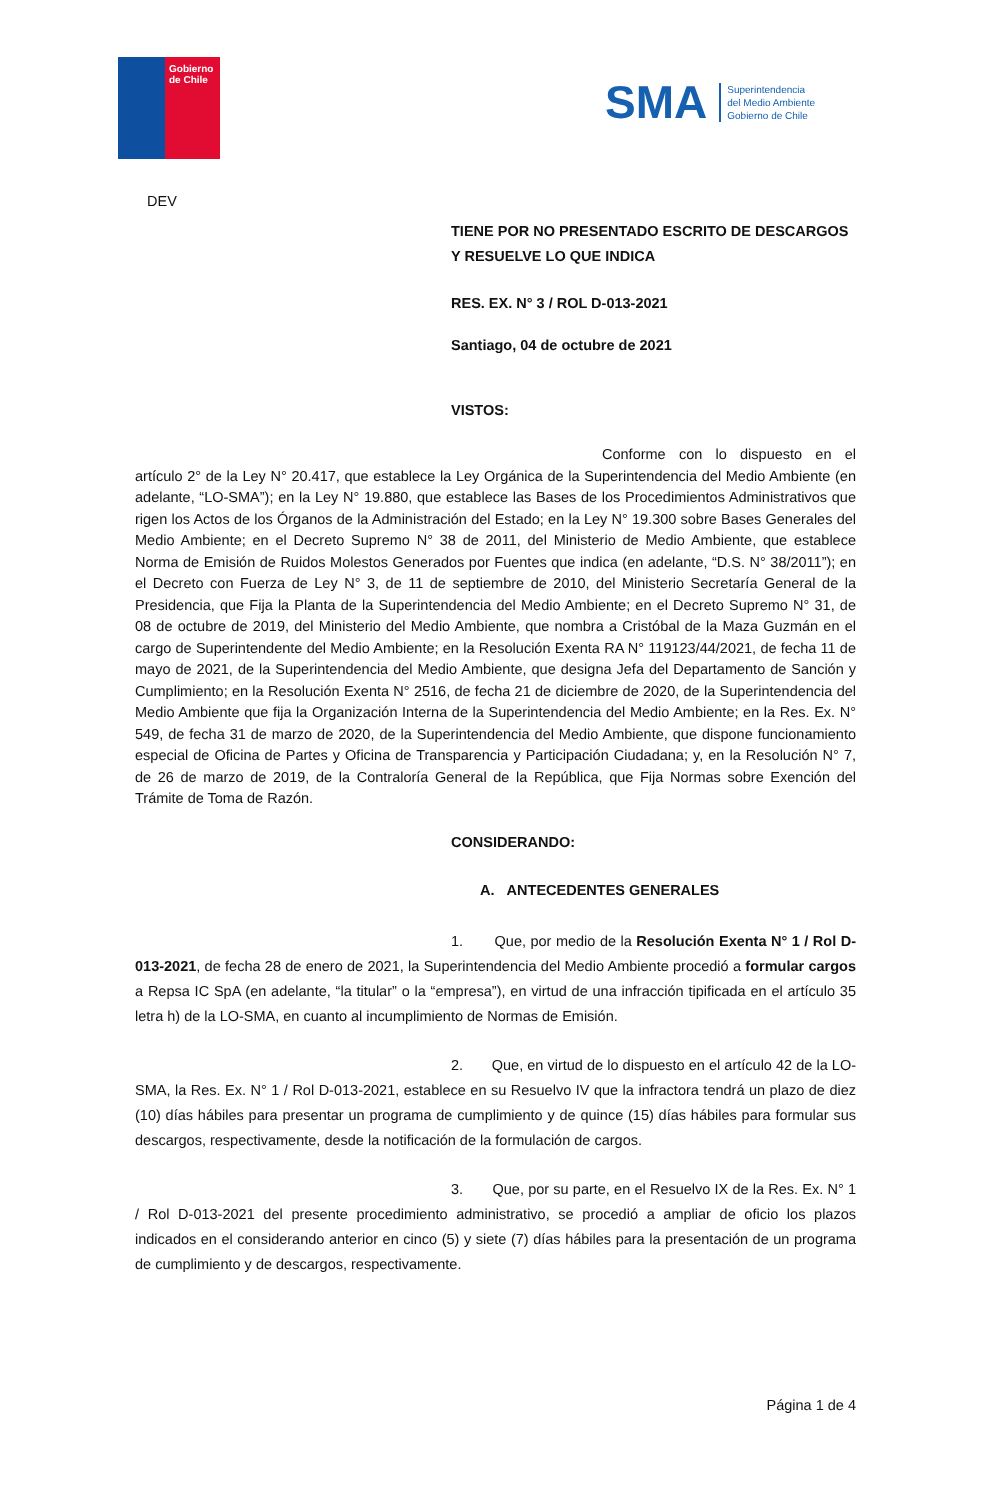Gobierno
de Chile
SMA
Superintendencia
del Medio Ambiente
Gobierno de Chile
DEV
TIENE POR NO PRESENTADO ESCRITO DE DESCARGOS Y RESUELVE LO QUE INDICA
RES. EX. N° 3 / ROL D-013-2021
Santiago, 04 de octubre de 2021
VISTOS:
Conforme con lo dispuesto en el artículo 2° de la Ley N° 20.417, que establece la Ley Orgánica de la Superintendencia del Medio Ambiente (en adelante, “LO-SMA”); en la Ley N° 19.880, que establece las Bases de los Procedimientos Administrativos que rigen los Actos de los Órganos de la Administración del Estado; en la Ley N° 19.300 sobre Bases Generales del Medio Ambiente; en el Decreto Supremo N° 38 de 2011, del Ministerio de Medio Ambiente, que establece Norma de Emisión de Ruidos Molestos Generados por Fuentes que indica (en adelante, “D.S. N° 38/2011”); en el Decreto con Fuerza de Ley N° 3, de 11 de septiembre de 2010, del Ministerio Secretaría General de la Presidencia, que Fija la Planta de la Superintendencia del Medio Ambiente; en el Decreto Supremo N° 31, de 08 de octubre de 2019, del Ministerio del Medio Ambiente, que nombra a Cristóbal de la Maza Guzmán en el cargo de Superintendente del Medio Ambiente; en la Resolución Exenta RA N° 119123/44/2021, de fecha 11 de mayo de 2021, de la Superintendencia del Medio Ambiente, que designa Jefa del Departamento de Sanción y Cumplimiento; en la Resolución Exenta N° 2516, de fecha 21 de diciembre de 2020, de la Superintendencia del Medio Ambiente que fija la Organización Interna de la Superintendencia del Medio Ambiente; en la Res. Ex. N° 549, de fecha 31 de marzo de 2020, de la Superintendencia del Medio Ambiente, que dispone funcionamiento especial de Oficina de Partes y Oficina de Transparencia y Participación Ciudadana; y, en la Resolución N° 7, de 26 de marzo de 2019, de la Contraloría General de la República, que Fija Normas sobre Exención del Trámite de Toma de Razón.
CONSIDERANDO:
A. ANTECEDENTES GENERALES
1. Que, por medio de la Resolución Exenta N° 1 / Rol D-013-2021, de fecha 28 de enero de 2021, la Superintendencia del Medio Ambiente procedió a formular cargos a Repsa IC SpA (en adelante, “la titular” o la “empresa”), en virtud de una infracción tipificada en el artículo 35 letra h) de la LO-SMA, en cuanto al incumplimiento de Normas de Emisión.
2. Que, en virtud de lo dispuesto en el artículo 42 de la LO-SMA, la Res. Ex. N° 1 / Rol D-013-2021, establece en su Resuelvo IV que la infractora tendrá un plazo de diez (10) días hábiles para presentar un programa de cumplimiento y de quince (15) días hábiles para formular sus descargos, respectivamente, desde la notificación de la formulación de cargos.
3. Que, por su parte, en el Resuelvo IX de la Res. Ex. N° 1 / Rol D-013-2021 del presente procedimiento administrativo, se procedió a ampliar de oficio los plazos indicados en el considerando anterior en cinco (5) y siete (7) días hábiles para la presentación de un programa de cumplimiento y de descargos, respectivamente.
Página 1 de 4